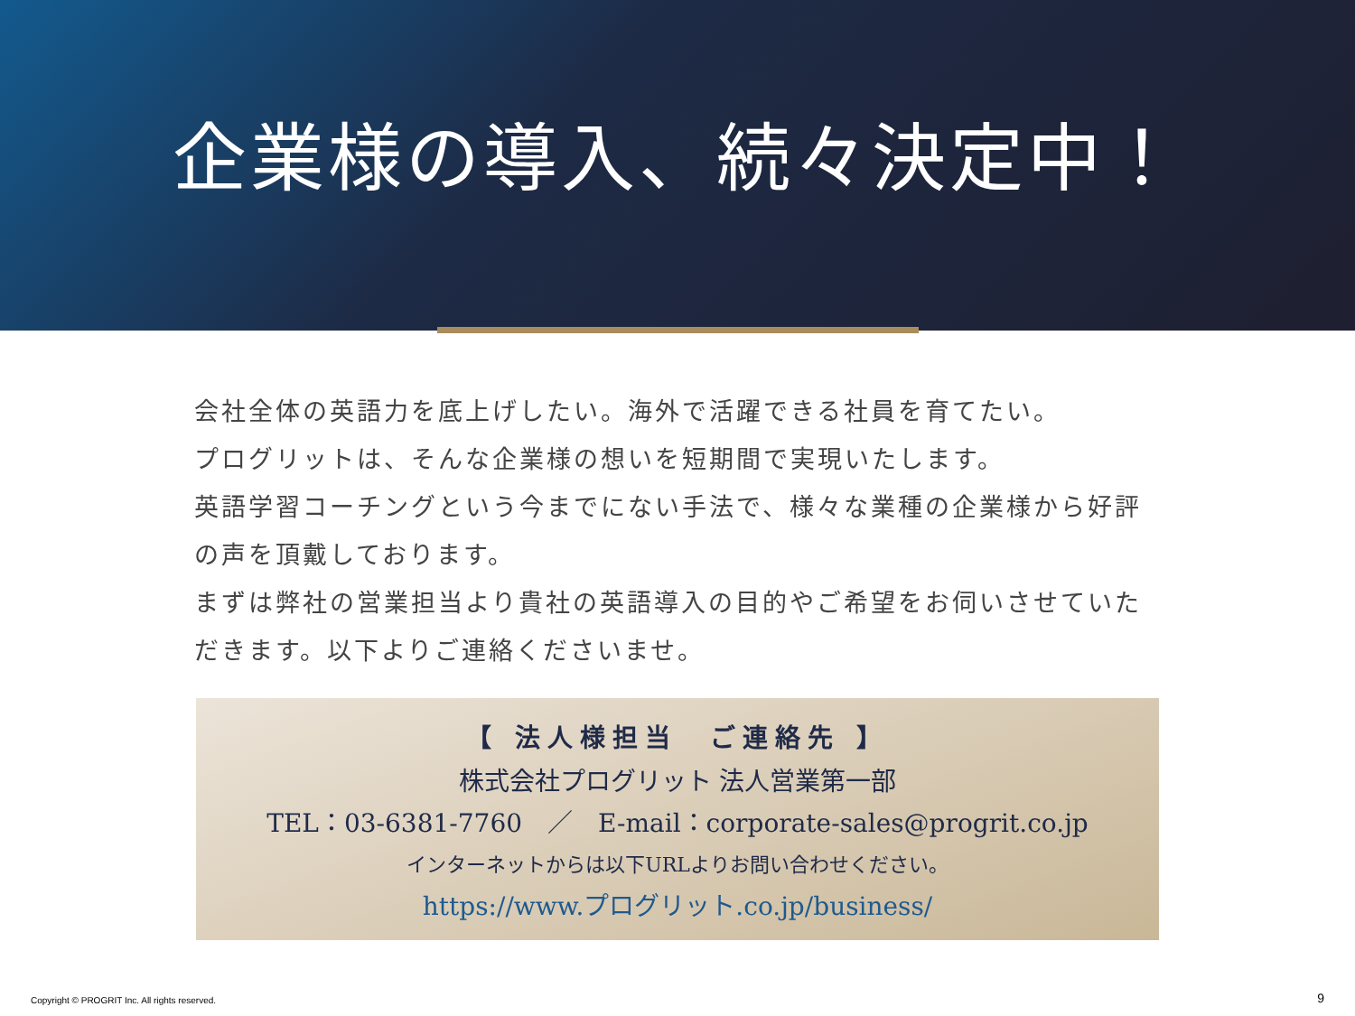企業様の導入、続々決定中！
会社全体の英語力を底上げしたい。海外で活躍できる社員を育てたい。
プログリットは、そんな企業様の想いを短期間で実現いたします。
英語学習コーチングという今までにない手法で、様々な業種の企業様から好評の声を頂戴しております。
まずは弊社の営業担当より貴社の英語導入の目的やご希望をお伺いさせていただきます。以下よりご連絡くださいませ。
【 法人様担当　ご連絡先 】
株式会社プログリット 法人営業第一部
TEL：03-6381-7760　／　E-mail：corporate-sales@progrit.co.jp
インターネットからは以下URLよりお問い合わせください。
https://www.プログリット.co.jp/business/
Copyright © PROGRIT Inc. All rights reserved.
9